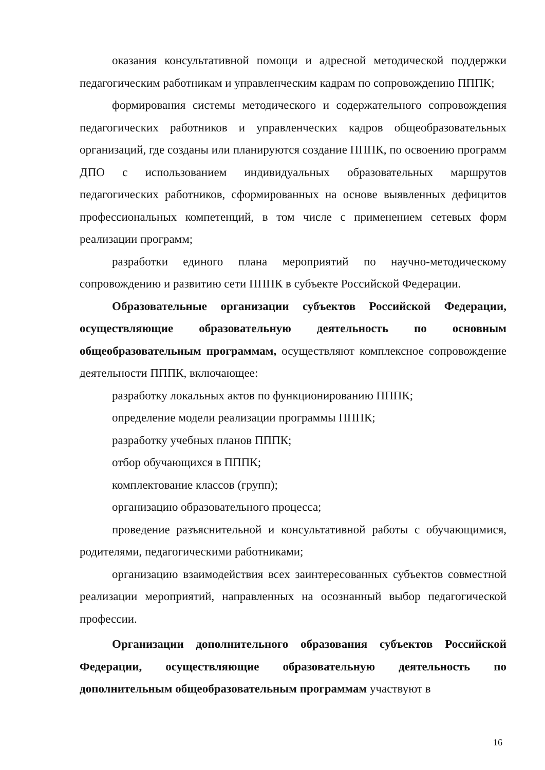оказания консультативной помощи и адресной методической поддержки педагогическим работникам и управленческим кадрам по сопровождению ПППК;
формирования системы методического и содержательного сопровождения педагогических работников и управленческих кадров общеобразовательных организаций, где созданы или планируются создание ПППК, по освоению программ ДПО с использованием индивидуальных образовательных маршрутов педагогических работников, сформированных на основе выявленных дефицитов профессиональных компетенций, в том числе с применением сетевых форм реализации программ;
разработки единого плана мероприятий по научно-методическому сопровождению и развитию сети ПППК в субъекте Российской Федерации.
Образовательные организации субъектов Российской Федерации, осуществляющие образовательную деятельность по основным общеобразовательным программам, осуществляют комплексное сопровождение деятельности ПППК, включающее:
разработку локальных актов по функционированию ПППК;
определение модели реализации программы ПППК;
разработку учебных планов ПППК;
отбор обучающихся в ПППК;
комплектование классов (групп);
организацию образовательного процесса;
проведение разъяснительной и консультативной работы с обучающимися, родителями, педагогическими работниками;
организацию взаимодействия всех заинтересованных субъектов совместной реализации мероприятий, направленных на осознанный выбор педагогической профессии.
Организации дополнительного образования субъектов Российской Федерации, осуществляющие образовательную деятельность по дополнительным общеобразовательным программам участвуют в
16